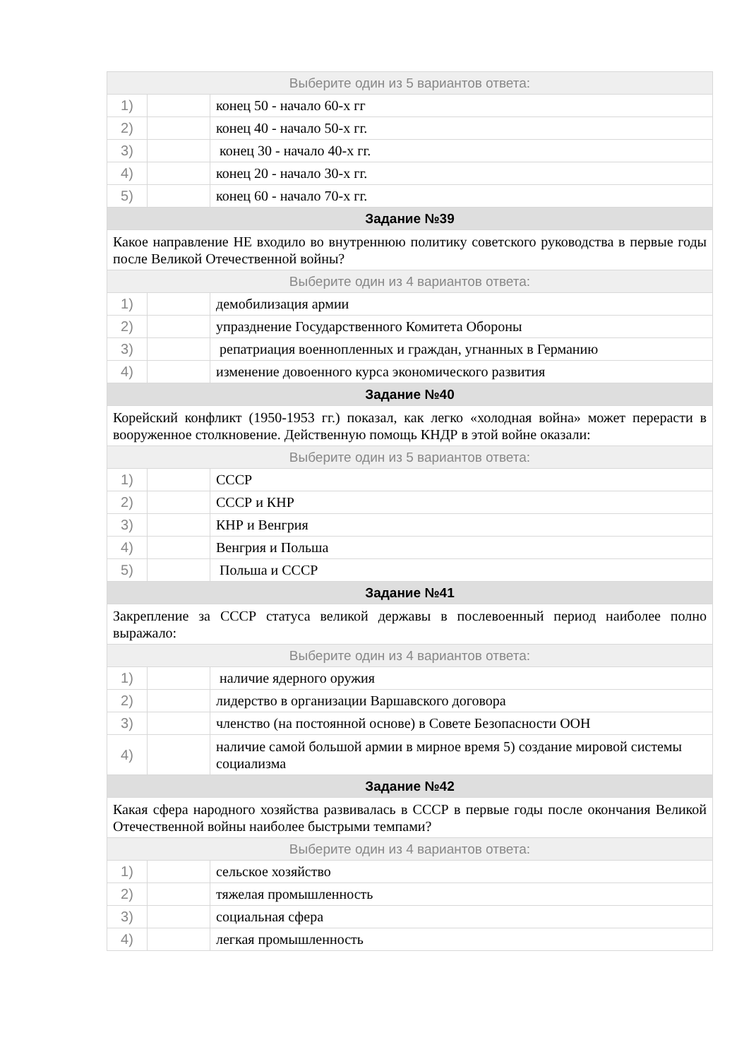| Выберите один из 5 вариантов ответа: | | |
| 1) | | конец 50 - начало 60-х гг |
| 2) | | конец 40 - начало 50-х гг. |
| 3) | | конец 30 - начало 40-х гг. |
| 4) | | конец 20 - начало 30-х гг. |
| 5) | | конец 60 - начало 70-х гг. |
| Задание №39 | | |
| Какое направление НЕ входило во внутреннюю политику советского руководства в первые годы после Великой Отечественной войны? | | |
| Выберите один из 4 вариантов ответа: | | |
| 1) | | демобилизация армии |
| 2) | | упразднение Государственного Комитета Обороны |
| 3) | | репатриация военнопленных и граждан, угнанных в Германию |
| 4) | | изменение довоенного курса экономического развития |
| Задание №40 | | |
| Корейский конфликт (1950-1953 гг.) показал, как легко «холодная война» может перерасти в вооруженное столкновение. Действенную помощь КНДР в этой войне оказали: | | |
| Выберите один из 5 вариантов ответа: | | |
| 1) | | СССР |
| 2) | | СССР и КНР |
| 3) | | КНР и Венгрия |
| 4) | | Венгрия и Польша |
| 5) | | Польша и СССР |
| Задание №41 | | |
| Закрепление за СССР статуса великой державы в послевоенный период наиболее полно выражало: | | |
| Выберите один из 4 вариантов ответа: | | |
| 1) | | наличие ядерного оружия |
| 2) | | лидерство в организации Варшавского договора |
| 3) | | членство (на постоянной основе) в Совете Безопасности ООН |
| 4) | | наличие самой большой армии в мирное время 5) создание мировой системы социализма |
| Задание №42 | | |
| Какая сфера народного хозяйства развивалась в СССР в первые годы после окончания Великой Отечественной войны наиболее быстрыми темпами? | | |
| Выберите один из 4 вариантов ответа: | | |
| 1) | | сельское хозяйство |
| 2) | | тяжелая промышленность |
| 3) | | социальная сфера |
| 4) | | легкая промышленность |